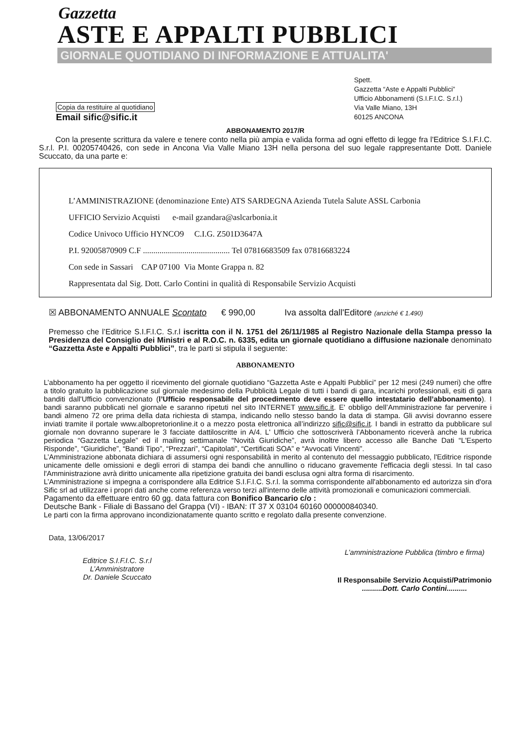Gazzetta
ASTE E APPALTI PUBBLICI
GIORNALE QUOTIDIANO DI INFORMAZIONE E ATTUALITA'
Copia da restituire al quotidiano
Email sific@sific.it
Spett.
Gazzetta “Aste e Appalti Pubblici”
Ufficio Abbonamenti (S.I.F.I.C. S.r.l.)
Via Valle Miano, 13H
60125 ANCONA
ABBONAMENTO 2017/R
Con la presente scrittura da valere e tenere conto nella più ampia e valida forma ad ogni effetto di legge fra l'Editrice S.I.F.I.C. S.r.l. P.I. 00205740426, con sede in Ancona Via Valle Miano 13H nella persona del suo legale rappresentante Dott. Daniele Scuccato, da una parte e:
L’AMMINISTRAZIONE (denominazione Ente) ATS SARDEGNA Azienda Tutela Salute ASSL Carbonia
UFFICIO Servizio Acquisti e-mail gzandara@aslcarbonia.it
Codice Univoco Ufficio HYNCO9 C.I.G. Z501D3647A
P.I. 92005870909 C.F .......................................... Tel 07816683509 fax 07816683224
Con sede in Sassari CAP 07100 Via Monte Grappa n. 82
Rappresentata dal Sig. Dott. Carlo Contini in qualità di Responsabile Servizio Acquisti
☒ ABBONAMENTO ANNUALE Scontato € 990,00 Iva assolta dall'Editore (anziché € 1.490)
Premesso che l’Editrice S.I.F.I.C. S.r.l iscritta con il N. 1751 del 26/11/1985 al Registro Nazionale della Stampa presso la Presidenza del Consiglio dei Ministri e al R.O.C. n. 6335, edita un giornale quotidiano a diffusione nazionale denominato “Gazzetta Aste e Appalti Pubblici”, tra le parti si stipula il seguente:
ABBONAMENTO
L’abbonamento ha per oggetto il ricevimento del giornale quotidiano “Gazzetta Aste e Appalti Pubblici” per 12 mesi (249 numeri) che offre a titolo gratuito la pubblicazione sul giornale medesimo della Pubblicità Legale di tutti i bandi di gara, incarichi professionali, esiti di gara banditi dall'Ufficio convenzionato (l’Ufficio responsabile del procedimento deve essere quello intestatario dell’abbonamento). I bandi saranno pubblicati nel giornale e saranno ripetuti nel sito INTERNET www.sific.it. E' obbligo dell’Amministrazione far pervenire i bandi almeno 72 ore prima della data richiesta di stampa, indicando nello stesso bando la data di stampa. Gli avvisi dovranno essere inviati tramite il portale www.albopretorionline.it o a mezzo posta elettronica all’indirizzo sific@sific.it. I bandi in estratto da pubblicare sul giornale non dovranno superare le 3 facciate dattiloscritte in A/4. L' Ufficio che sottoscriverà l’Abbonamento riceverà anche la rubrica periodica “Gazzetta Legale” ed il mailing settimanale “Novità Giuridiche”, avrà inoltre libero accesso alle Banche Dati “L'Esperto Risponde”, “Giuridiche”, “Bandi Tipo”, “Prezzari”, “Capitolati”, “Certificati SOA” e “Avvocati Vincenti”.
L’Amministrazione abbonata dichiara di assumersi ogni responsabilità in merito al contenuto del messaggio pubblicato, l'Editrice risponde unicamente delle omissioni e degli errori di stampa dei bandi che annullino o riducano gravemente l'efficacia degli stessi. In tal caso l'Amministrazione avrà diritto unicamente alla ripetizione gratuita dei bandi esclusa ogni altra forma di risarcimento.
L’Amministrazione si impegna a corrispondere alla Editrice S.I.F.I.C. S.r.l. la somma corrispondente all'abbonamento ed autorizza sin d'ora Sific srl ad utilizzare i propri dati anche come referenza verso terzi all'interno delle attività promozionali e comunicazioni commerciali.
Pagamento da effettuare entro 60 gg. data fattura con Bonifico Bancario c/o :
Deutsche Bank - Filiale di Bassano del Grappa (VI) - IBAN: IT 37 X 03104 60160 000000840340.
Le parti con la firma approvano incondizionatamente quanto scritto e regolato dalla presente convenzione.
Data, 13/06/2017
Editrice S.I.F.I.C. S.r.l
L’Amministratore
Dr. Daniele Scuccato
L’amministrazione Pubblica (timbro e firma)
Il Responsabile Servizio Acquisti/Patrimonio
..........Dott. Carlo Contini..........